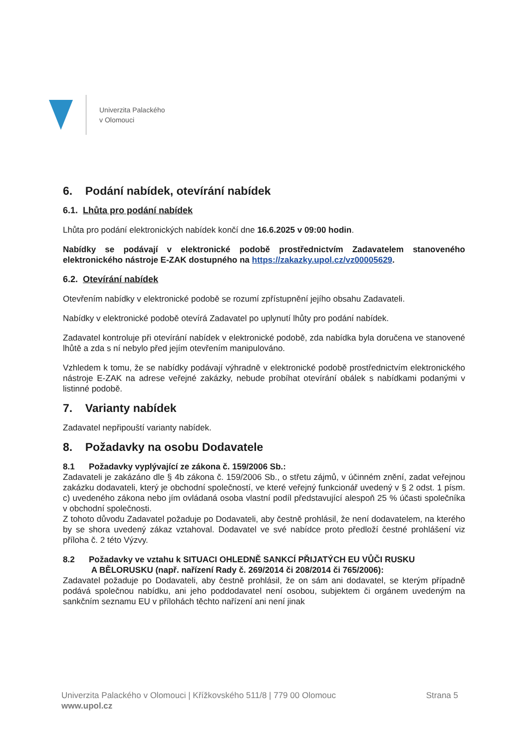Univerzita Palackého
v Olomouci
6. Podání nabídek, otevírání nabídek
6.1. Lhůta pro podání nabídek
Lhůta pro podání elektronických nabídek končí dne 16.6.2025 v 09:00 hodin.
Nabídky se podávají v elektronické podobě prostřednictvím Zadavatelem stanoveného elektronického nástroje E-ZAK dostupného na https://zakazky.upol.cz/vz00005629.
6.2. Otevírání nabídek
Otevřením nabídky v elektronické podobě se rozumí zpřístupnění jejího obsahu Zadavateli.
Nabídky v elektronické podobě otevírá Zadavatel po uplynutí lhůty pro podání nabídek.
Zadavatel kontroluje při otevírání nabídek v elektronické podobě, zda nabídka byla doručena ve stanovené lhůtě a zda s ní nebylo před jejím otevřením manipulováno.
Vzhledem k tomu, že se nabídky podávají výhradně v elektronické podobě prostřednictvím elektronického nástroje E-ZAK na adrese veřejné zakázky, nebude probíhat otevírání obálek s nabídkami podanými v listinné podobě.
7. Varianty nabídek
Zadavatel nepřipouští varianty nabídek.
8. Požadavky na osobu Dodavatele
8.1 Požadavky vyplývající ze zákona č. 159/2006 Sb.:
Zadavateli je zakázáno dle § 4b zákona č. 159/2006 Sb., o střetu zájmů, v účinném znění, zadat veřejnou zakázku dodavateli, který je obchodní společností, ve které veřejný funkcionář uvedený v § 2 odst. 1 písm. c) uvedeného zákona nebo jím ovládaná osoba vlastní podíl představující alespoň 25 % účasti společníka v obchodní společnosti.
Z tohoto důvodu Zadavatel požaduje po Dodavateli, aby čestně prohlásil, že není dodavatelem, na kterého by se shora uvedený zákaz vztahoval. Dodavatel ve své nabídce proto předloží čestné prohlášení viz příloha č. 2 této Výzvy.
8.2 Požadavky ve vztahu k SITUACI OHLEDNĚ SANKCÍ PŘIJATÝCH EU VŮČI RUSKU
A BĚLORUSKU (např. nařízení Rady č. 269/2014 či 208/2014 či 765/2006):
Zadavatel požaduje po Dodavateli, aby čestně prohlásil, že on sám ani dodavatel, se kterým případně podává společnou nabídku, ani jeho poddodavatel není osobou, subjektem či orgánem uvedeným na sankčním seznamu EU v přílohách těchto nařízení ani není jinak
Univerzita Palackého v Olomouci | Křížkovského 511/8 | 779 00 Olomouc
www.upol.cz
Strana 5